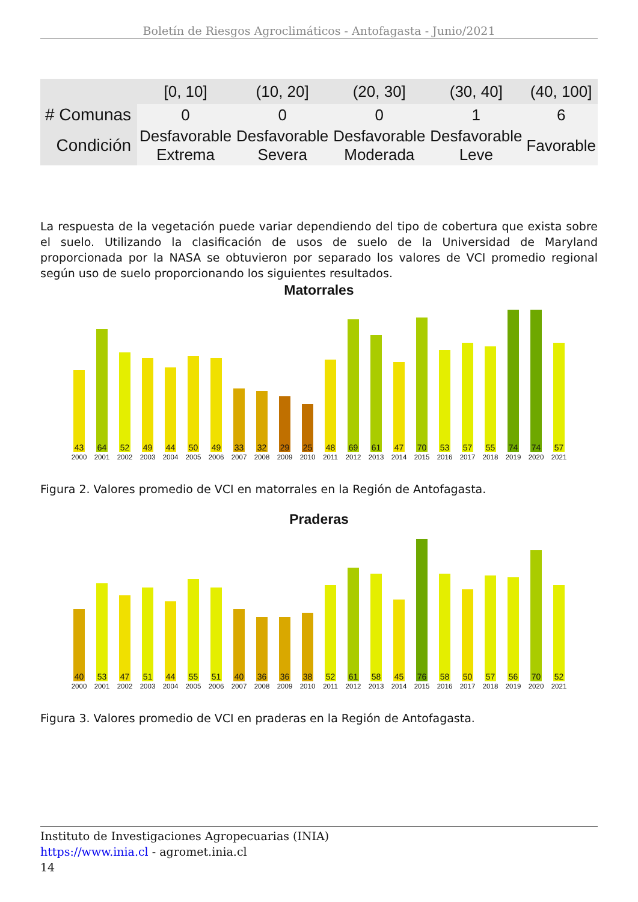Boletín de Riesgos Agroclimáticos - Antofagasta - Junio/2021
| | [0, 10] | (10, 20] | (20, 30] | (30, 40] | (40, 100] |
| --- | --- | --- | --- | --- | --- |
| # Comunas | 0 | 0 | 0 | 1 | 6 |
| Condición | Desfavorable Extrema | Desfavorable Severa | Desfavorable Moderada | Desfavorable Leve | Favorable |
La respuesta de la vegetación puede variar dependiendo del tipo de cobertura que exista sobre el suelo. Utilizando la clasificación de usos de suelo de la Universidad de Maryland proporcionada por la NASA se obtuvieron por separado los valores de VCI promedio regional según uso de suelo proporcionando los siguientes resultados.
Matorrales
43
2000
64
2001
52
2002
49
2003
44
2004
50
2005
49
2006
33
2007
32
2008
29
2009
25
2010
48
2011
69
2012
61
2013
47
2014
70
2015
53
2016
57
2017
55
2018
74
2019
74
2020
57
2021
Figura 2. Valores promedio de VCI en matorrales en la Región de Antofagasta.
Praderas
40
2000
53
2001
47
2002
51
2003
44
2004
55
2005
51
2006
40
2007
36
2008
36
2009
38
2010
52
2011
61
2012
58
2013
45
2014
76
2015
58
2016
50
2017
57
2018
56
2019
70
2020
52
2021
Figura 3. Valores promedio de VCI en praderas en la Región de Antofagasta.
Instituto de Investigaciones Agropecuarias (INIA)
https://www.inia.cl - agromet.inia.cl
14